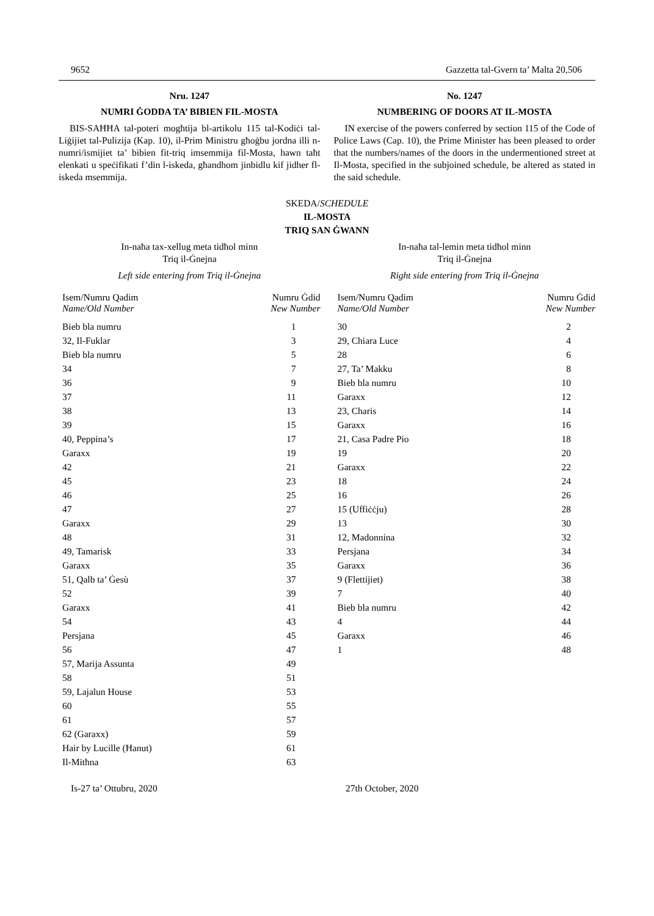9652 Gazzetta tal-Gvern ta’ Malta 20,506
Nru. 1247
NUMRI ĠODDA TA’ BIBIEN FIL-MOSTA
BIS-SAĦĦA tal-poteri mogħtija bl-artikolu 115 tal-Kodiċi tal-Liġijiet tal-Pulizija (Kap. 10), il-Prim Ministru għoġbu jordna illi n-numri/ismijiet ta’ bibien fit-triq imsemmija fil-Mosta, hawn taħt elenkati u speċifikati f’din l-iskeda, għandhom jinbidlu kif jidher fl-iskeda msemmija.
No. 1247
NUMBERING OF DOORS AT IL-MOSTA
IN exercise of the powers conferred by section 115 of the Code of Police Laws (Cap. 10), the Prime Minister has been pleased to order that the numbers/names of the doors in the undermentioned street at Il-Mosta, specified in the subjoined schedule, be altered as stated in the said schedule.
SKEDA/SCHEDULE
IL-MOSTA
TRIQ SAN ĠWANN
In-naħa tax-xellug meta tidħol minn
Triq il-Ġnejna
Left side entering from Triq il-Ġnejna
| Isem/Numru Qadim Name/Old Number | Numru Ġdid New Number |
| --- | --- |
| Bieb bla numru | 1 |
| 32, Il-Fuklar | 3 |
| Bieb bla numru | 5 |
| 34 | 7 |
| 36 | 9 |
| 37 | 11 |
| 38 | 13 |
| 39 | 15 |
| 40, Peppina’s | 17 |
| Garaxx | 19 |
| 42 | 21 |
| 45 | 23 |
| 46 | 25 |
| 47 | 27 |
| Garaxx | 29 |
| 48 | 31 |
| 49, Tamarisk | 33 |
| Garaxx | 35 |
| 51, Qalb ta’ Ġesù | 37 |
| 52 | 39 |
| Garaxx | 41 |
| 54 | 43 |
| Persjana | 45 |
| 56 | 47 |
| 57, Marija Assunta | 49 |
| 58 | 51 |
| 59, Lajalun House | 53 |
| 60 | 55 |
| 61 | 57 |
| 62 (Garaxx) | 59 |
| Hair by Lucille (Ħanut) | 61 |
| Il-Mitħna | 63 |
In-naħa tal-lemin meta tidħol minn
Triq il-Ġnejna
Right side entering from Triq il-Ġnejna
| Isem/Numru Qadim Name/Old Number | Numru Ġdid New Number |
| --- | --- |
| 30 | 2 |
| 29, Chiara Luce | 4 |
| 28 | 6 |
| 27, Ta’ Makku | 8 |
| Bieb bla numru | 10 |
| Garaxx | 12 |
| 23, Charis | 14 |
| Garaxx | 16 |
| 21, Casa Padre Pio | 18 |
| 19 | 20 |
| Garaxx | 22 |
| 18 | 24 |
| 16 | 26 |
| 15 (Uffiċċju) | 28 |
| 13 | 30 |
| 12, Madonnina | 32 |
| Persjana | 34 |
| Garaxx | 36 |
| 9 (Flettijiet) | 38 |
| 7 | 40 |
| Bieb bla numru | 42 |
| 4 | 44 |
| Garaxx | 46 |
| 1 | 48 |
Is-27 ta’ Ottubru, 2020 27th October, 2020